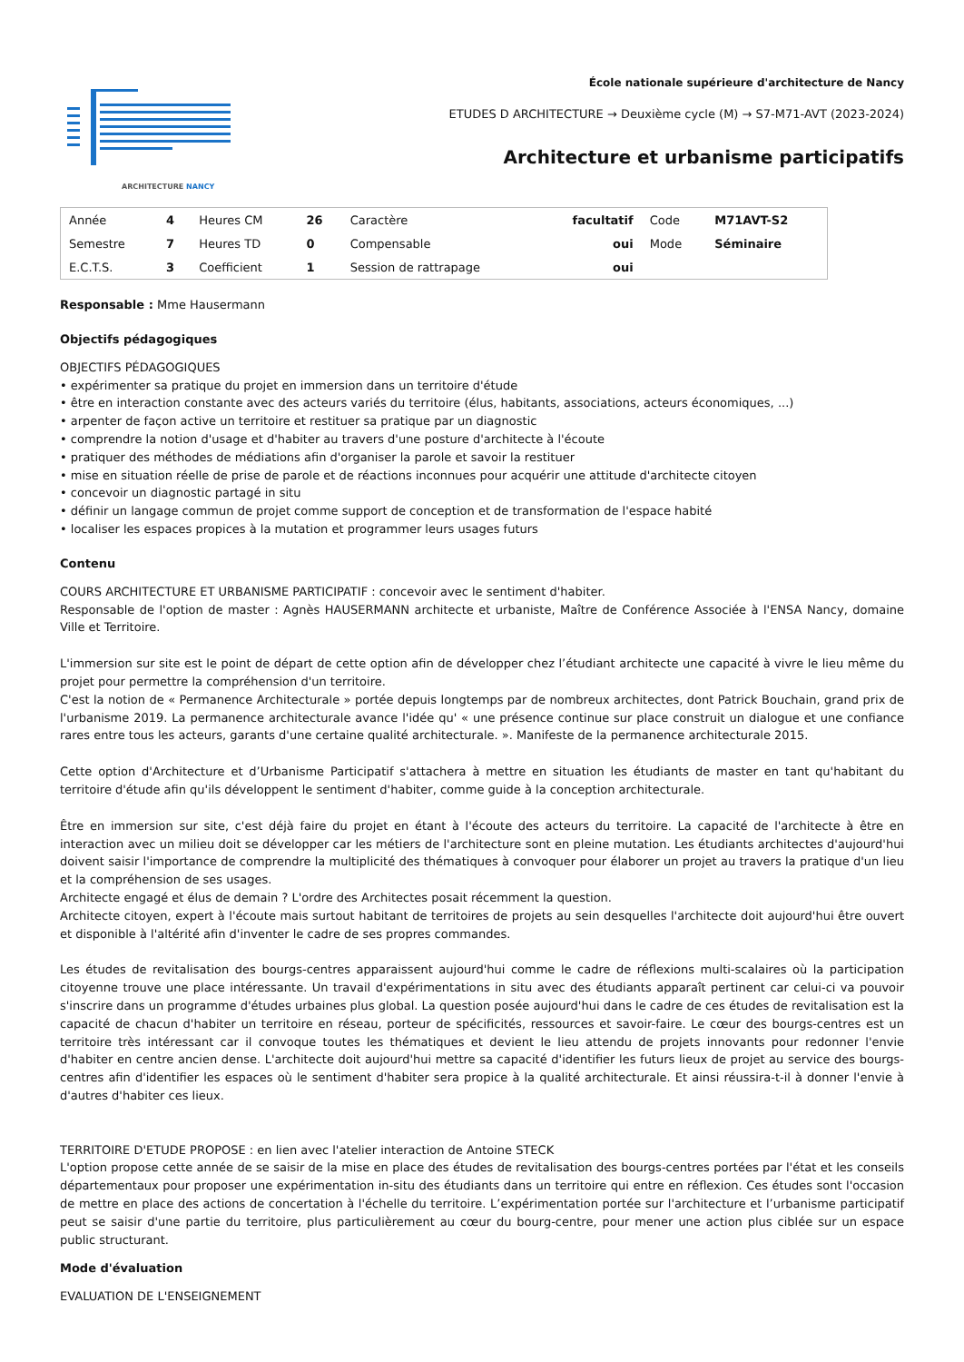ARCHITECTURE NANCY
École nationale supérieure d'architecture de Nancy
ETUDES D ARCHITECTURE → Deuxième cycle (M) → S7-M71-AVT (2023-2024)
Architecture et urbanisme participatifs
| Année | 4 | Heures CM | 26 | Caractère | facultatif | Code | M71AVT-S2 |
| Semestre | 7 | Heures TD | 0 | Compensable | oui | Mode | Séminaire |
| E.C.T.S. | 3 | Coefficient | 1 | Session de rattrapage | oui | | |
Responsable : Mme Hausermann
Objectifs pédagogiques
OBJECTIFS PÉDAGOGIQUES
• expérimenter sa pratique du projet en immersion dans un territoire d'étude
• être en interaction constante avec des acteurs variés du territoire (élus, habitants, associations, acteurs économiques, ...)
• arpenter de façon active un territoire et restituer sa pratique par un diagnostic
• comprendre la notion d'usage et d'habiter au travers d'une posture d'architecte à l'écoute
• pratiquer des méthodes de médiations afin d'organiser la parole et savoir la restituer
• mise en situation réelle de prise de parole et de réactions inconnues pour acquérir une attitude d'architecte citoyen
• concevoir un diagnostic partagé in situ
• définir un langage commun de projet comme support de conception et de transformation de l'espace habité
• localiser les espaces propices à la mutation et programmer leurs usages futurs
Contenu
COURS ARCHITECTURE ET URBANISME PARTICIPATIF : concevoir avec le sentiment d'habiter.
Responsable de l'option de master : Agnès HAUSERMANN architecte et urbaniste, Maître de Conférence Associée à l'ENSA Nancy, domaine Ville et Territoire.
L'immersion sur site est le point de départ de cette option afin de développer chez l’étudiant architecte une capacité à vivre le lieu même du projet pour permettre la compréhension d'un territoire.
C'est la notion de « Permanence Architecturale » portée depuis longtemps par de nombreux architectes, dont Patrick Bouchain, grand prix de l'urbanisme 2019. La permanence architecturale avance l'idée qu' « une présence continue sur place construit un dialogue et une confiance rares entre tous les acteurs, garants d'une certaine qualité architecturale. ». Manifeste de la permanence architecturale 2015.
Cette option d'Architecture et d’Urbanisme Participatif s'attachera à mettre en situation les étudiants de master en tant qu'habitant du territoire d'étude afin qu'ils développent le sentiment d'habiter, comme guide à la conception architecturale.
Être en immersion sur site, c'est déjà faire du projet en étant à l'écoute des acteurs du territoire. La capacité de l'architecte à être en interaction avec un milieu doit se développer car les métiers de l'architecture sont en pleine mutation. Les étudiants architectes d'aujourd'hui doivent saisir l'importance de comprendre la multiplicité des thématiques à convoquer pour élaborer un projet au travers la pratique d'un lieu et la compréhension de ses usages.
Architecte engagé et élus de demain ? L'ordre des Architectes posait récemment la question.
Architecte citoyen, expert à l'écoute mais surtout habitant de territoires de projets au sein desquelles l'architecte doit aujourd'hui être ouvert et disponible à l'altérité afin d'inventer le cadre de ses propres commandes.
Les études de revitalisation des bourgs-centres apparaissent aujourd'hui comme le cadre de réflexions multi-scalaires où la participation citoyenne trouve une place intéressante. Un travail d'expérimentations in situ avec des étudiants apparaît pertinent car celui-ci va pouvoir s'inscrire dans un programme d'études urbaines plus global. La question posée aujourd'hui dans le cadre de ces études de revitalisation est la capacité de chacun d'habiter un territoire en réseau, porteur de spécificités, ressources et savoir-faire. Le cœur des bourgs-centres est un territoire très intéressant car il convoque toutes les thématiques et devient le lieu attendu de projets innovants pour redonner l'envie d'habiter en centre ancien dense. L'architecte doit aujourd'hui mettre sa capacité d'identifier les futurs lieux de projet au service des bourgs-centres afin d'identifier les espaces où le sentiment d'habiter sera propice à la qualité architecturale. Et ainsi réussira-t-il à donner l'envie à d'autres d'habiter ces lieux.
TERRITOIRE D'ETUDE PROPOSE : en lien avec l'atelier interaction de Antoine STECK
L'option propose cette année de se saisir de la mise en place des études de revitalisation des bourgs-centres portées par l'état et les conseils départementaux pour proposer une expérimentation in-situ des étudiants dans un territoire qui entre en réflexion. Ces études sont l'occasion de mettre en place des actions de concertation à l'échelle du territoire. L’expérimentation portée sur l'architecture et l’urbanisme participatif peut se saisir d'une partie du territoire, plus particulièrement au cœur du bourg-centre, pour mener une action plus ciblée sur un espace public structurant.
Mode d'évaluation
EVALUATION DE L'ENSEIGNEMENT